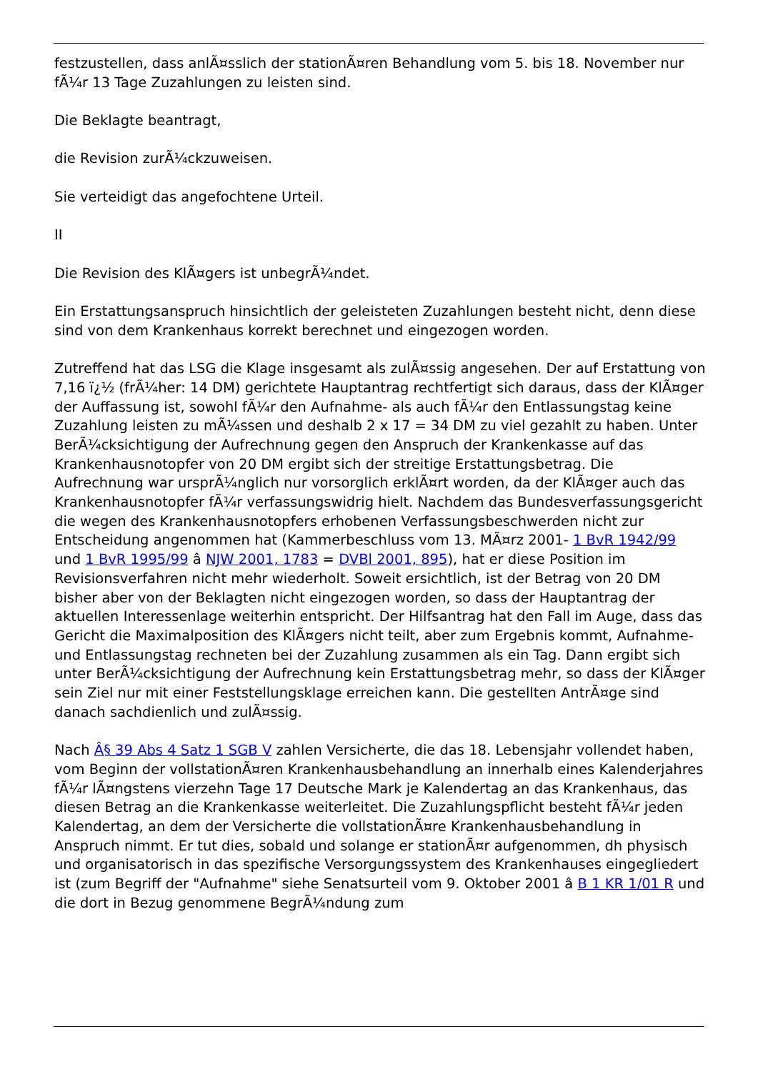festzustellen, dass anlÃ¤sslich der stationÃ¤ren Behandlung vom 5. bis 18. November nur fÃ¼r 13 Tage Zuzahlungen zu leisten sind.
Die Beklagte beantragt,
die Revision zurÃ¼ckzuweisen.
Sie verteidigt das angefochtene Urteil.
II
Die Revision des KlÃ¤gers ist unbegrÃ¼ndet.
Ein Erstattungsanspruch hinsichtlich der geleisteten Zuzahlungen besteht nicht, denn diese sind von dem Krankenhaus korrekt berechnet und eingezogen worden.
Zutreffend hat das LSG die Klage insgesamt als zulÃ¤ssig angesehen. Der auf Erstattung von 7,16 ï¿½ (frÃ¼her: 14 DM) gerichtete Hauptantrag rechtfertigt sich daraus, dass der KlÃ¤ger der Auffassung ist, sowohl fÃ¼r den Aufnahme- als auch fÃ¼r den Entlassungstag keine Zuzahlung leisten zu mÃ¼ssen und deshalb 2 x 17 = 34 DM zu viel gezahlt zu haben. Unter BerÃ¼cksichtigung der Aufrechnung gegen den Anspruch der Krankenkasse auf das Krankenhausnotopfer von 20 DM ergibt sich der streitige Erstattungsbetrag. Die Aufrechnung war ursprÃ¼nglich nur vorsorglich erklÃ¤rt worden, da der KlÃ¤ger auch das Krankenhausnotopfer fÃ¼r verfassungswidrig hielt. Nachdem das Bundesverfassungsgericht die wegen des Krankenhausnotopfers erhobenen Verfassungsbeschwerden nicht zur Entscheidung angenommen hat (Kammerbeschluss vom 13. MÃ¤rz 2001- 1 BvR 1942/99 und 1 BvR 1995/99 â NJW 2001, 1783 = DVBl 2001, 895), hat er diese Position im Revisionsverfahren nicht mehr wiederholt. Soweit ersichtlich, ist der Betrag von 20 DM bisher aber von der Beklagten nicht eingezogen worden, so dass der Hauptantrag der aktuellen Interessenlage weiterhin entspricht. Der Hilfsantrag hat den Fall im Auge, dass das Gericht die Maximalposition des KlÃ¤gers nicht teilt, aber zum Ergebnis kommt, Aufnahme- und Entlassungstag rechneten bei der Zuzahlung zusammen als ein Tag. Dann ergibt sich unter BerÃ¼cksichtigung der Aufrechnung kein Erstattungsbetrag mehr, so dass der KlÃ¤ger sein Ziel nur mit einer Feststellungsklage erreichen kann. Die gestellten AntrÃ¤ge sind danach sachdienlich und zulÃ¤ssig.
Nach Â§ 39 Abs 4 Satz 1 SGB V zahlen Versicherte, die das 18. Lebensjahr vollendet haben, vom Beginn der vollstationÃ¤ren Krankenhausbehandlung an innerhalb eines Kalenderjahres fÃ¼r lÃ¤ngstens vierzehn Tage 17 Deutsche Mark je Kalendertag an das Krankenhaus, das diesen Betrag an die Krankenkasse weiterleitet. Die Zuzahlungspflicht besteht fÃ¼r jeden Kalendertag, an dem der Versicherte die vollstationÃ¤re Krankenhausbehandlung in Anspruch nimmt. Er tut dies, sobald und solange er stationÃ¤r aufgenommen, dh physisch und organisatorisch in das spezifische Versorgungssystem des Krankenhauses eingegliedert ist (zum Begriff der "Aufnahme" siehe Senatsurteil vom 9. Oktober 2001 â B 1 KR 1/01 R und die dort in Bezug genommene BegrÃ¼ndung zum